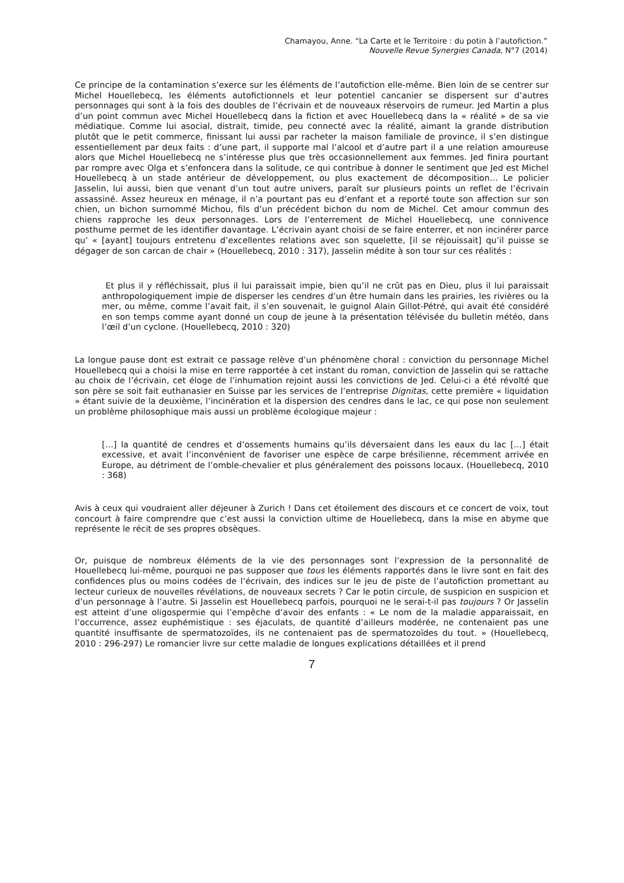Chamayou, Anne. “La Carte et le Territoire : du potin à l’autofiction.”
Nouvelle Revue Synergies Canada, N°7 (2014)
Ce principe de la contamination s’exerce sur les éléments de l’autofiction elle-même. Bien loin de se centrer sur Michel Houellebecq, les éléments autofictionnels et leur potentiel cancanier se dispersent sur d’autres personnages qui sont à la fois des doubles de l’écrivain et de nouveaux réservoirs de rumeur. Jed Martin a plus d’un point commun avec Michel Houellebecq dans la fiction et avec Houellebecq dans la « réalité » de sa vie médiatique. Comme lui asocial, distrait, timide, peu connecté avec la réalité, aimant la grande distribution plutôt que le petit commerce, finissant lui aussi par racheter la maison familiale de province, il s’en distingue essentiellement par deux faits : d’une part, il supporte mal l’alcool et d’autre part il a une relation amoureuse alors que Michel Houellebecq ne s’intéresse plus que très occasionnellement aux femmes. Jed finira pourtant par rompre avec Olga et s’enfoncera dans la solitude, ce qui contribue à donner le sentiment que Jed est Michel Houellebecq à un stade antérieur de développement, ou plus exactement de décomposition… Le policier Jasselin, lui aussi, bien que venant d’un tout autre univers, paraît sur plusieurs points un reflet de l’écrivain assassiné. Assez heureux en ménage, il n’a pourtant pas eu d’enfant et a reporté toute son affection sur son chien, un bichon surnommé Michou, fils d’un précédent bichon du nom de Michel. Cet amour commun des chiens rapproche les deux personnages. Lors de l’enterrement de Michel Houellebecq, une connivence posthume permet de les identifier davantage. L’écrivain ayant choisi de se faire enterrer, et non incinérer parce qu’ « [ayant] toujours entretenu d’excellentes relations avec son squelette, [il se réjouissait] qu’il puisse se dégager de son carcan de chair » (Houellebecq, 2010 : 317), Jasselin médite à son tour sur ces réalités :
Et plus il y réfléchissait, plus il lui paraissait impie, bien qu’il ne crût pas en Dieu, plus il lui paraissait anthropologiquement impie de disperser les cendres d’un être humain dans les prairies, les rivières ou la mer, ou même, comme l’avait fait, il s’en souvenait, le guignol Alain Gillot-Pétré, qui avait été considéré en son temps comme ayant donné un coup de jeune à la présentation télévisée du bulletin météo, dans l’œil d’un cyclone. (Houellebecq, 2010 : 320)
La longue pause dont est extrait ce passage relève d’un phénomène choral : conviction du personnage Michel Houellebecq qui a choisi la mise en terre rapportée à cet instant du roman, conviction de Jasselin qui se rattache au choix de l’écrivain, cet éloge de l’inhumation rejoint aussi les convictions de Jed. Celui-ci a été révolté que son père se soit fait euthanasier en Suisse par les services de l’entreprise Dignitas, cette première « liquidation » étant suivie de la deuxième, l’incinération et la dispersion des cendres dans le lac, ce qui pose non seulement un problème philosophique mais aussi un problème écologique majeur :
[…] la quantité de cendres et d’ossements humains qu’ils déversaient dans les eaux du lac […] était excessive, et avait l’inconvénient de favoriser une espèce de carpe brésilienne, récemment arrivée en Europe, au détriment de l’omble-chevalier et plus généralement des poissons locaux. (Houellebecq, 2010 : 368)
Avis à ceux qui voudraient aller déjeuner à Zurich ! Dans cet étoilement des discours et ce concert de voix, tout concourt à faire comprendre que c’est aussi la conviction ultime de Houellebecq, dans la mise en abyme que représente le récit de ses propres obsèques.
Or, puisque de nombreux éléments de la vie des personnages sont l’expression de la personnalité de Houellebecq lui-même, pourquoi ne pas supposer que tous les éléments rapportés dans le livre sont en fait des confidences plus ou moins codées de l’écrivain, des indices sur le jeu de piste de l’autofiction promettant au lecteur curieux de nouvelles révélations, de nouveaux secrets ? Car le potin circule, de suspicion en suspicion et d’un personnage à l’autre. Si Jasselin est Houellebecq parfois, pourquoi ne le serai-t-il pas toujours ? Or Jasselin est atteint d’une oligospermie qui l’empêche d’avoir des enfants : « Le nom de la maladie apparaissait, en l’occurrence, assez euphémistique : ses éjaculats, de quantité d’ailleurs modérée, ne contenaient pas une quantité insuffisante de spermatozoïdes, ils ne contenaient pas de spermatozoïdes du tout. » (Houellebecq, 2010 : 296-297) Le romancier livre sur cette maladie de longues explications détaillées et il prend
7